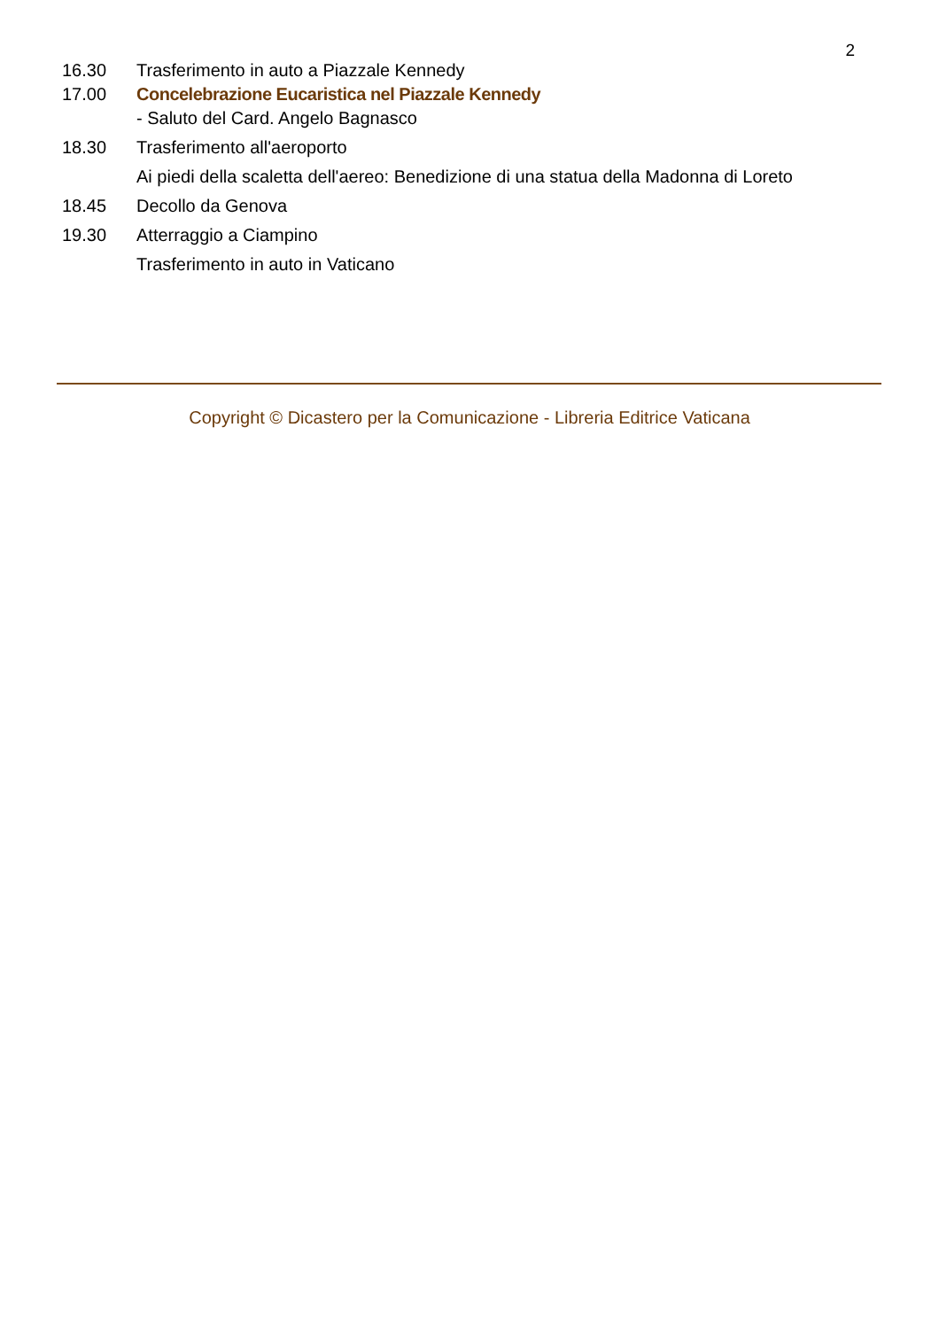2
| 16.30 | Trasferimento in auto a Piazzale Kennedy |
| 17.00 | Concelebrazione Eucaristica nel Piazzale Kennedy |
| | - Saluto del Card. Angelo Bagnasco |
| 18.30 | Trasferimento all'aeroporto |
| | Ai piedi della scaletta dell'aereo: Benedizione di una statua della Madonna di Loreto |
| 18.45 | Decollo da Genova |
| 19.30 | Atterraggio a Ciampino |
| | Trasferimento in auto in Vaticano |
Copyright © Dicastero per la Comunicazione - Libreria Editrice Vaticana